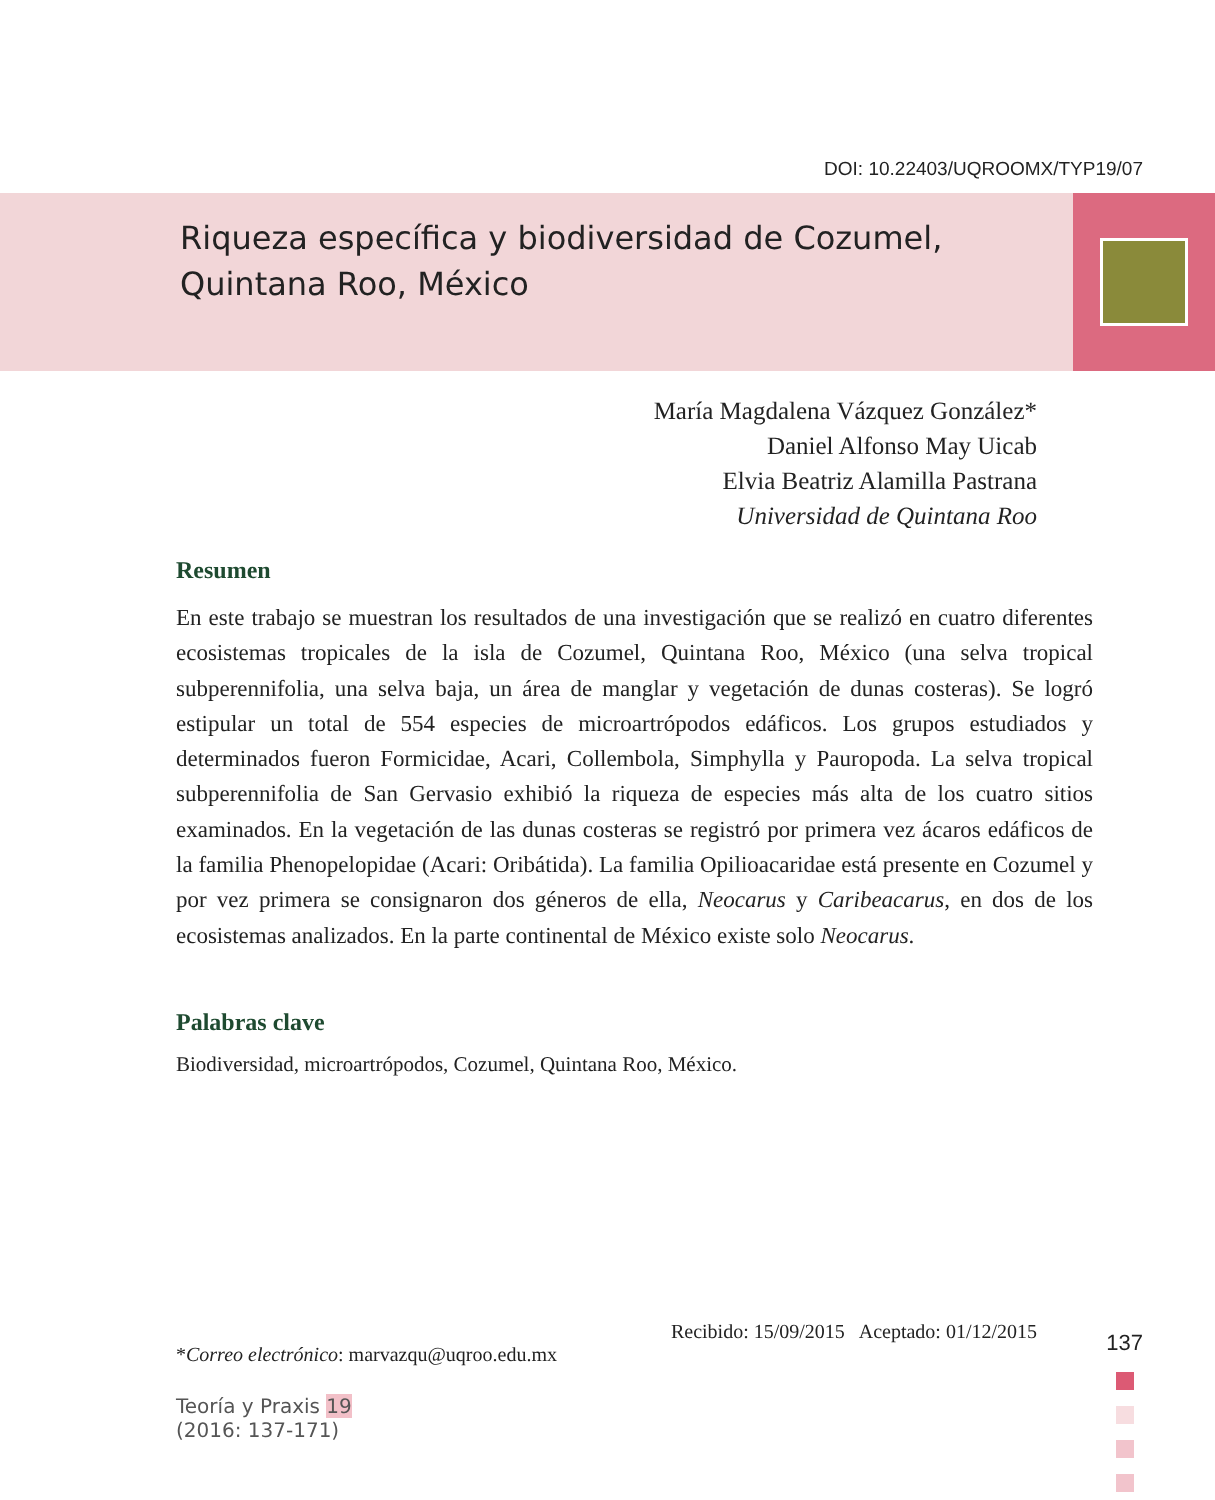DOI: 10.22403/UQROOMX/TYP19/07
Riqueza específica y biodiversidad de Cozumel,
Quintana Roo, México
María Magdalena Vázquez González*
Daniel Alfonso May Uicab
Elvia Beatriz Alamilla Pastrana
Universidad de Quintana Roo
Resumen
En este trabajo se muestran los resultados de una investigación que se realizó en cuatro diferentes ecosistemas tropicales de la isla de Cozumel, Quintana Roo, México (una selva tropical subperennifolia, una selva baja, un área de manglar y vegetación de dunas costeras). Se logró estipular un total de 554 especies de microartrópodos edáficos. Los grupos estudiados y determinados fueron Formicidae, Acari, Collembola, Simphylla y Pauropoda. La selva tropical subperennifolia de San Gervasio exhibió la riqueza de especies más alta de los cuatro sitios examinados. En la vegetación de las dunas costeras se registró por primera vez ácaros edáficos de la familia Phenopelopidae (Acari: Oribátida). La familia Opilioacaridae está presente en Cozumel y por vez primera se consignaron dos géneros de ella, Neocarus y Caribeacarus, en dos de los ecosistemas analizados. En la parte continental de México existe solo Neocarus.
Palabras clave
Biodiversidad, microartrópodos, Cozumel, Quintana Roo, México.
Recibido: 15/09/2015 Aceptado: 01/12/2015
*Correo electrónico: marvazqu@uqroo.edu.mx
Teoría y Praxis 19
(2016: 137-171)
137